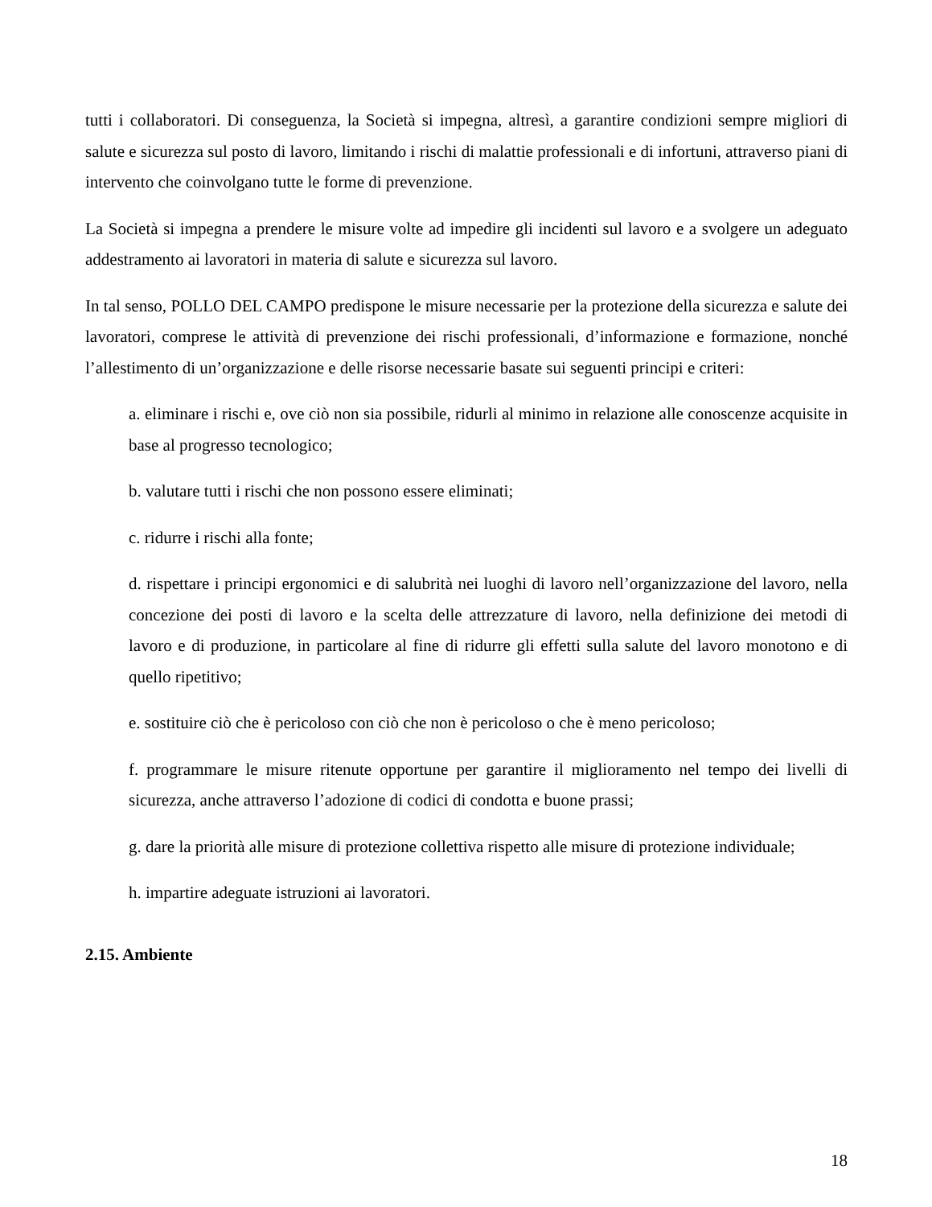tutti i collaboratori. Di conseguenza, la Società si impegna, altresì, a garantire condizioni sempre migliori di salute e sicurezza sul posto di lavoro, limitando i rischi di malattie professionali e di infortuni, attraverso piani di intervento che coinvolgano tutte le forme di prevenzione.
La Società si impegna a prendere le misure volte ad impedire gli incidenti sul lavoro e a svolgere un adeguato addestramento ai lavoratori in materia di salute e sicurezza sul lavoro.
In tal senso, POLLO DEL CAMPO predispone le misure necessarie per la protezione della sicurezza e salute dei lavoratori, comprese le attività di prevenzione dei rischi professionali, d’informazione e formazione, nonché l’allestimento di un’organizzazione e delle risorse necessarie basate sui seguenti principi e criteri:
a. eliminare i rischi e, ove ciò non sia possibile, ridurli al minimo in relazione alle conoscenze acquisite in base al progresso tecnologico;
b. valutare tutti i rischi che non possono essere eliminati;
c. ridurre i rischi alla fonte;
d. rispettare i principi ergonomici e di salubrità nei luoghi di lavoro nell’organizzazione del lavoro, nella concezione dei posti di lavoro e la scelta delle attrezzature di lavoro, nella definizione dei metodi di lavoro e di produzione, in particolare al fine di ridurre gli effetti sulla salute del lavoro monotono e di quello ripetitivo;
e. sostituire ciò che è pericoloso con ciò che non è pericoloso o che è meno pericoloso;
f. programmare le misure ritenute opportune per garantire il miglioramento nel tempo dei livelli di sicurezza, anche attraverso l’adozione di codici di condotta e buone prassi;
g. dare la priorità alle misure di protezione collettiva rispetto alle misure di protezione individuale;
h. impartire adeguate istruzioni ai lavoratori.
2.15. Ambiente
18